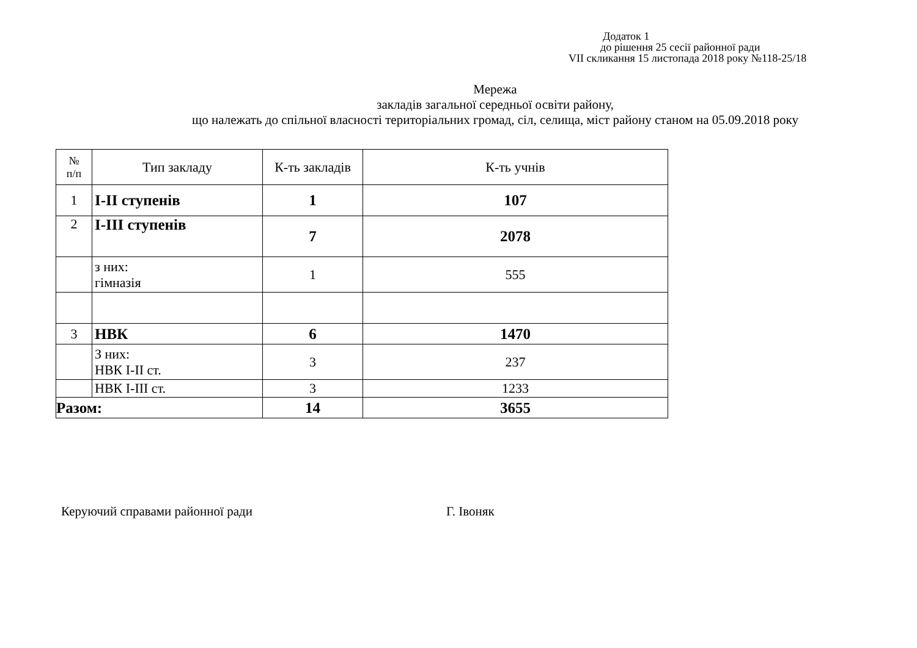Додаток 1
до рішення 25 сесії районної ради
VII скликання 15 листопада 2018 року №118-25/18
Мережа
закладів загальної середньої освіти району,
що належать до спільної власності територіальних громад, сіл, селища, міст району станом на 05.09.2018 року
| № п/п | Тип закладу | К-ть закладів | К-ть учнів |
| --- | --- | --- | --- |
| 1 | І-ІІ ступенів | 1 | 107 |
| 2 | І-ІІІ ступенів | 7 | 2078 |
| | з них: гімназія | 1 | 555 |
| 3 | НВК | 6 | 1470 |
| | З них: НВК І-ІІ ст. | 3 | 237 |
| | НВК І-ІІІ ст. | 3 | 1233 |
| Разом: | | 14 | 3655 |
Керуючий справами районної ради Г. Івоняк